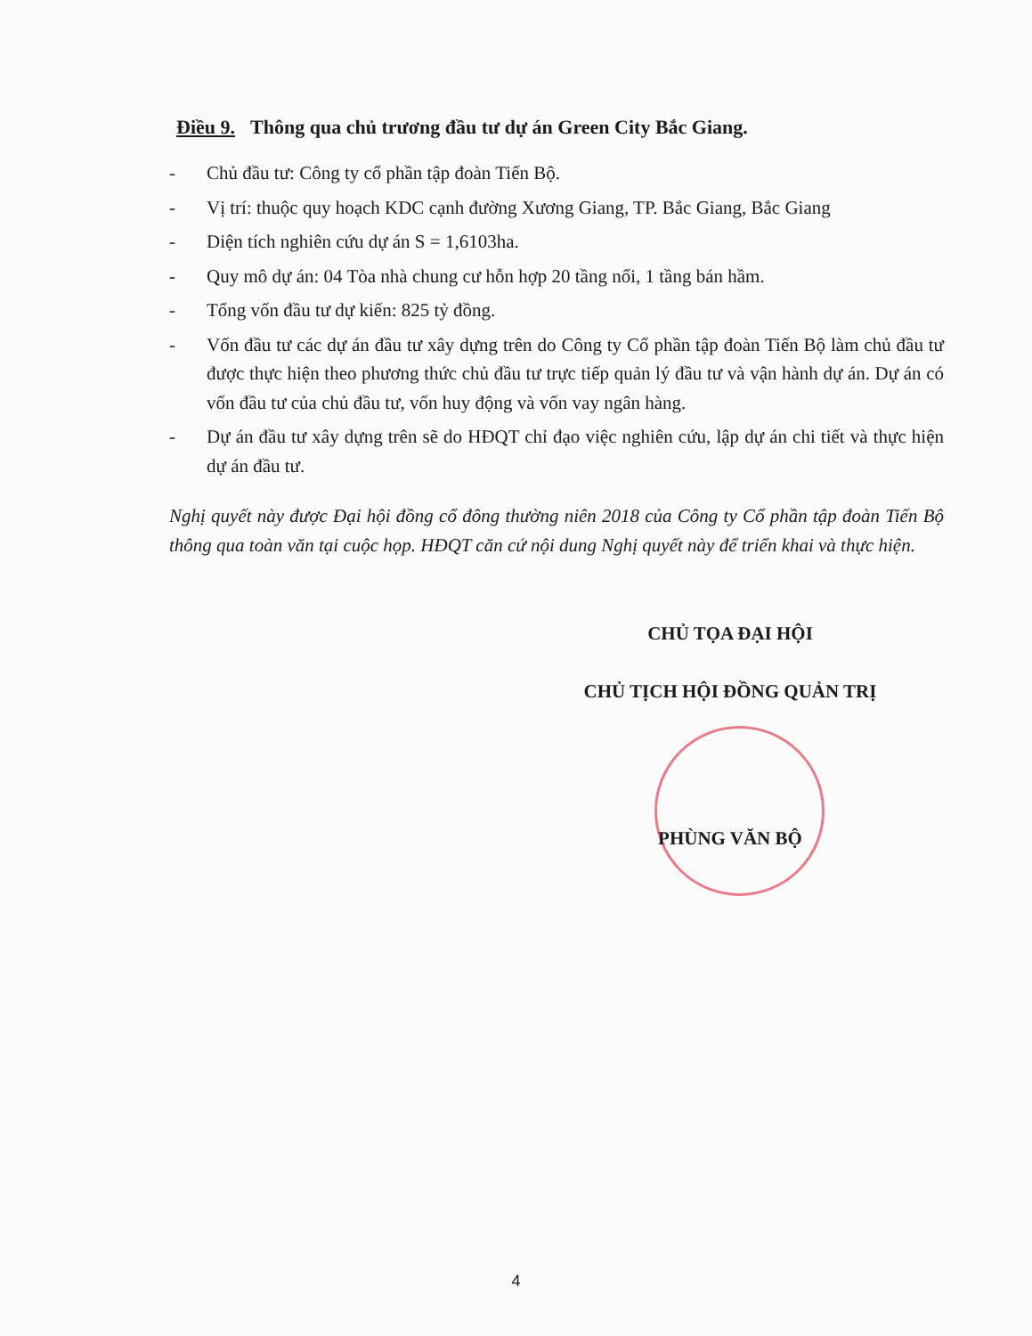Điều 9. Thông qua chủ trương đầu tư dự án Green City Bắc Giang.
- Chủ đầu tư: Công ty cổ phần tập đoàn Tiến Bộ.
- Vị trí: thuộc quy hoạch KDC cạnh đường Xương Giang, TP. Bắc Giang, Bắc Giang
- Diện tích nghiên cứu dự án S = 1,6103ha.
- Quy mô dự án: 04 Tòa nhà chung cư hỗn hợp 20 tầng nổi, 1 tầng bán hầm.
- Tổng vốn đầu tư dự kiến: 825 tỷ đồng.
- Vốn đầu tư các dự án đầu tư xây dựng trên do Công ty Cổ phần tập đoàn Tiến Bộ làm chủ đầu tư được thực hiện theo phương thức chủ đầu tư trực tiếp quản lý đầu tư và vận hành dự án. Dự án có vốn đầu tư của chủ đầu tư, vốn huy động và vốn vay ngân hàng.
- Dự án đầu tư xây dựng trên sẽ do HĐQT chỉ đạo việc nghiên cứu, lập dự án chi tiết và thực hiện dự án đầu tư.
Nghị quyết này được Đại hội đồng cổ đông thường niên 2018 của Công ty Cổ phần tập đoàn Tiến Bộ thông qua toàn văn tại cuộc họp. HĐQT căn cứ nội dung Nghị quyết này để triển khai và thực hiện.
CHỦ TỌA ĐẠI HỘI
CHỦ TỊCH HỘI ĐỒNG QUẢN TRỊ
PHÙNG VĂN BỘ
4